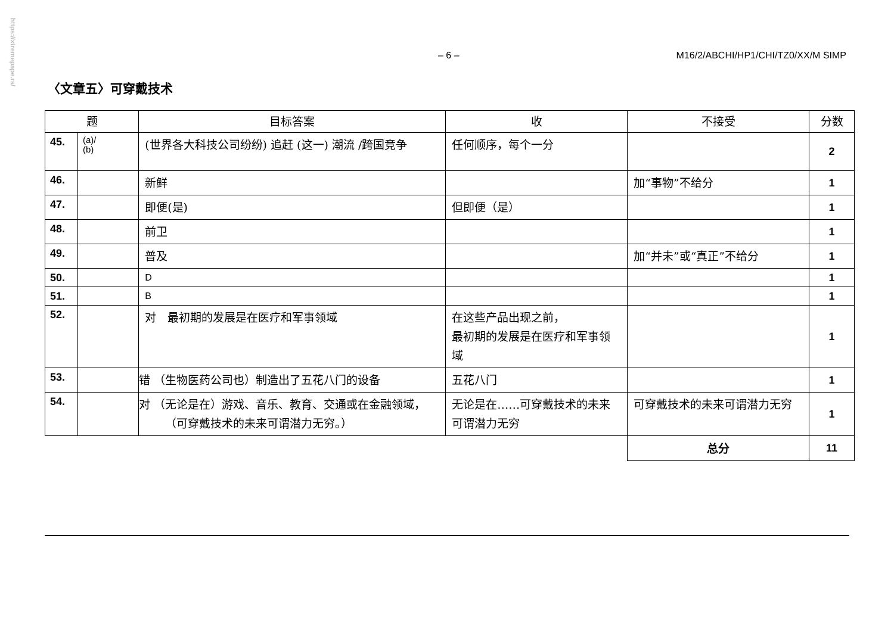https://xtremepape.rs/
– 6 – M16/2/ABCHI/HP1/CHI/TZ0/XX/M SIMP
〈文章五〉可穿戴技术
| 题 | | 目标答案 | 收 | 不接受 | 分数 |
| --- | --- | --- | --- | --- | --- |
| 45. | (a)/ (b) | (世界各大科技公司纷纷) 追赶 (这一) 潮流 /跨国竞争 | 任何顺序，每个一分 | | 2 |
| 46. | | 新鲜 | | 加“事物”不给分 | 1 |
| 47. | | 即便(是) | 但即便（是） | | 1 |
| 48. | | 前卫 | | | 1 |
| 49. | | 普及 | | 加“并未”或“真正”不给分 | 1 |
| 50. | | D | | | 1 |
| 51. | | B | | | 1 |
| 52. | | 对 最初期的发展是在医疗和军事领域 | 在这些产品出现之前， 最初期的发展是在医疗和军事领域 | | 1 |
| 53. | | 错 （生物医药公司也）制造出了五花八门的设备 | 五花八门 | | 1 |
| 54. | | 对 （无论是在）游戏、音乐、教育、交通或在金融领域，（可穿戴技术的未来可谓潜力无穷。） | 无论是在……可穿戴技术的未来可谓潜力无穷 | 可穿戴技术的未来可谓潜力无穷 | 1 |
| | | | | 总分 | 11 |